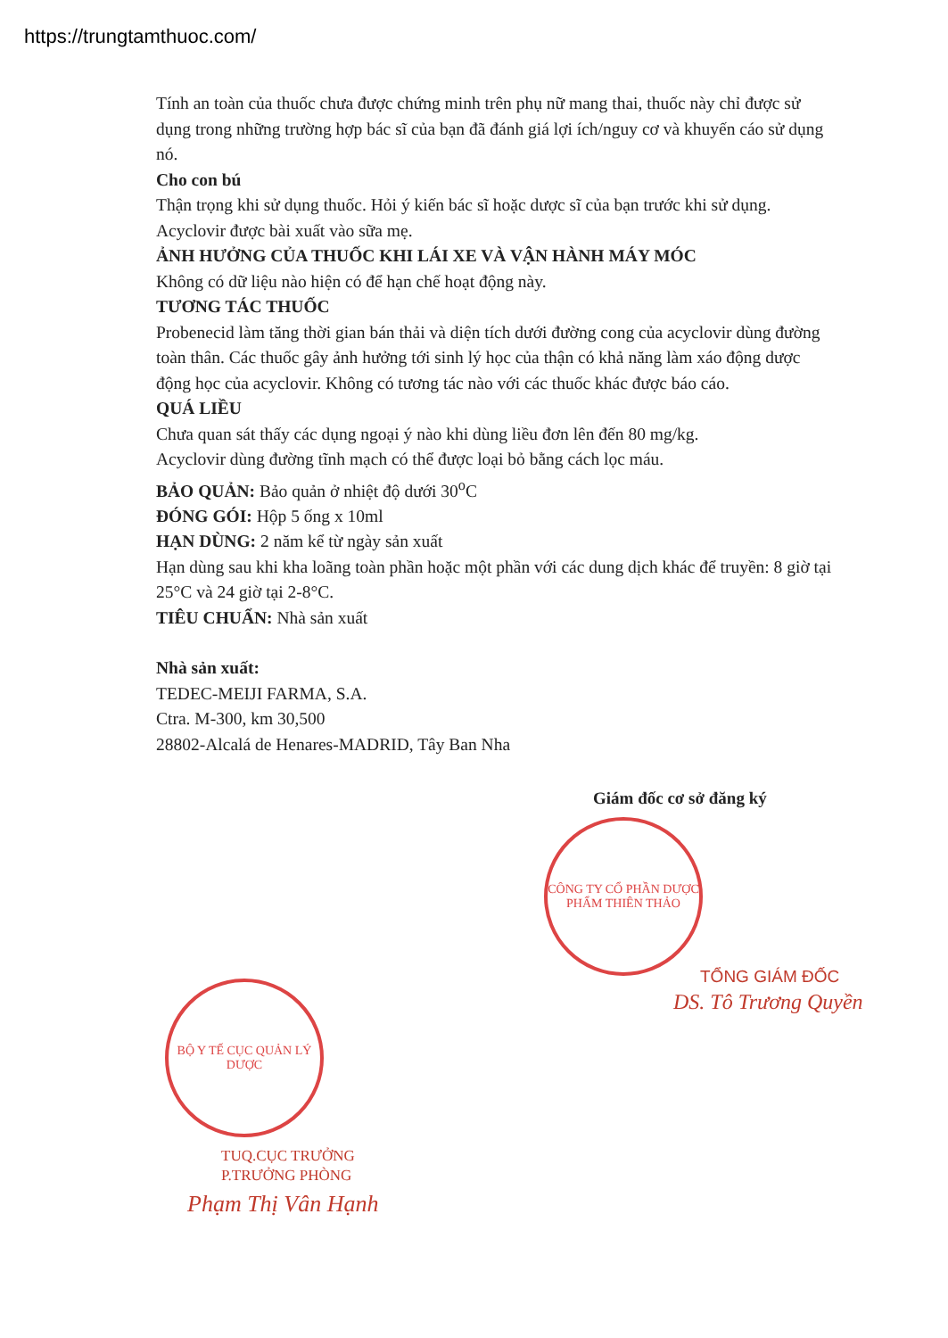https://trungtamthuoc.com/
Tính an toàn của thuốc chưa được chứng minh trên phụ nữ mang thai, thuốc này chỉ được sử dụng trong những trường hợp bác sĩ của bạn đã đánh giá lợi ích/nguy cơ và khuyến cáo sử dụng nó.
Cho con bú
Thận trọng khi sử dụng thuốc. Hỏi ý kiến bác sĩ hoặc dược sĩ của bạn trước khi sử dụng.
Acyclovir được bài xuất vào sữa mẹ.
ẢNH HƯỞNG CỦA THUỐC KHI LÁI XE VÀ VẬN HÀNH MÁY MÓC
Không có dữ liệu nào hiện có để hạn chế hoạt động này.
TƯƠNG TÁC THUỐC
Probenecid làm tăng thời gian bán thải và diện tích dưới đường cong của acyclovir dùng đường toàn thân. Các thuốc gây ảnh hưởng tới sinh lý học của thận có khả năng làm xáo động dược động học của acyclovir. Không có tương tác nào với các thuốc khác được báo cáo.
QUÁ LIỀU
Chưa quan sát thấy các dụng ngoại ý nào khi dùng liều đơn lên đến 80 mg/kg.
Acyclovir dùng đường tĩnh mạch có thể được loại bỏ bằng cách lọc máu.
BẢO QUẢN: Bảo quản ở nhiệt độ dưới 30<sup>o</sup>C
ĐÓNG GÓI: Hộp 5 ống x 10ml
HẠN DÙNG: 2 năm kể từ ngày sản xuất
Hạn dùng sau khi kha loãng toàn phần hoặc một phần với các dung dịch khác để truyền: 8 giờ tại 25°C và 24 giờ tại 2-8°C.
TIÊU CHUẨN: Nhà sản xuất
Nhà sản xuất:
TEDEC-MEIJI FARMA, S.A.
Ctra. M-300, km 30,500
28802-Alcalá de Henares-MADRID, Tây Ban Nha
Giám đốc cơ sở đăng ký
CÔNG TY CỔ PHẦN DƯỢC PHẨM THIÊN THẢO
TỔNG GIÁM ĐỐC
DS. Tô Trương Quyền
BỘ Y TẾ CỤC QUẢN LÝ DƯỢC
TUQ.CỤC TRƯỞNG
P.TRƯỞNG PHÒNG
Phạm Thị Vân Hạnh